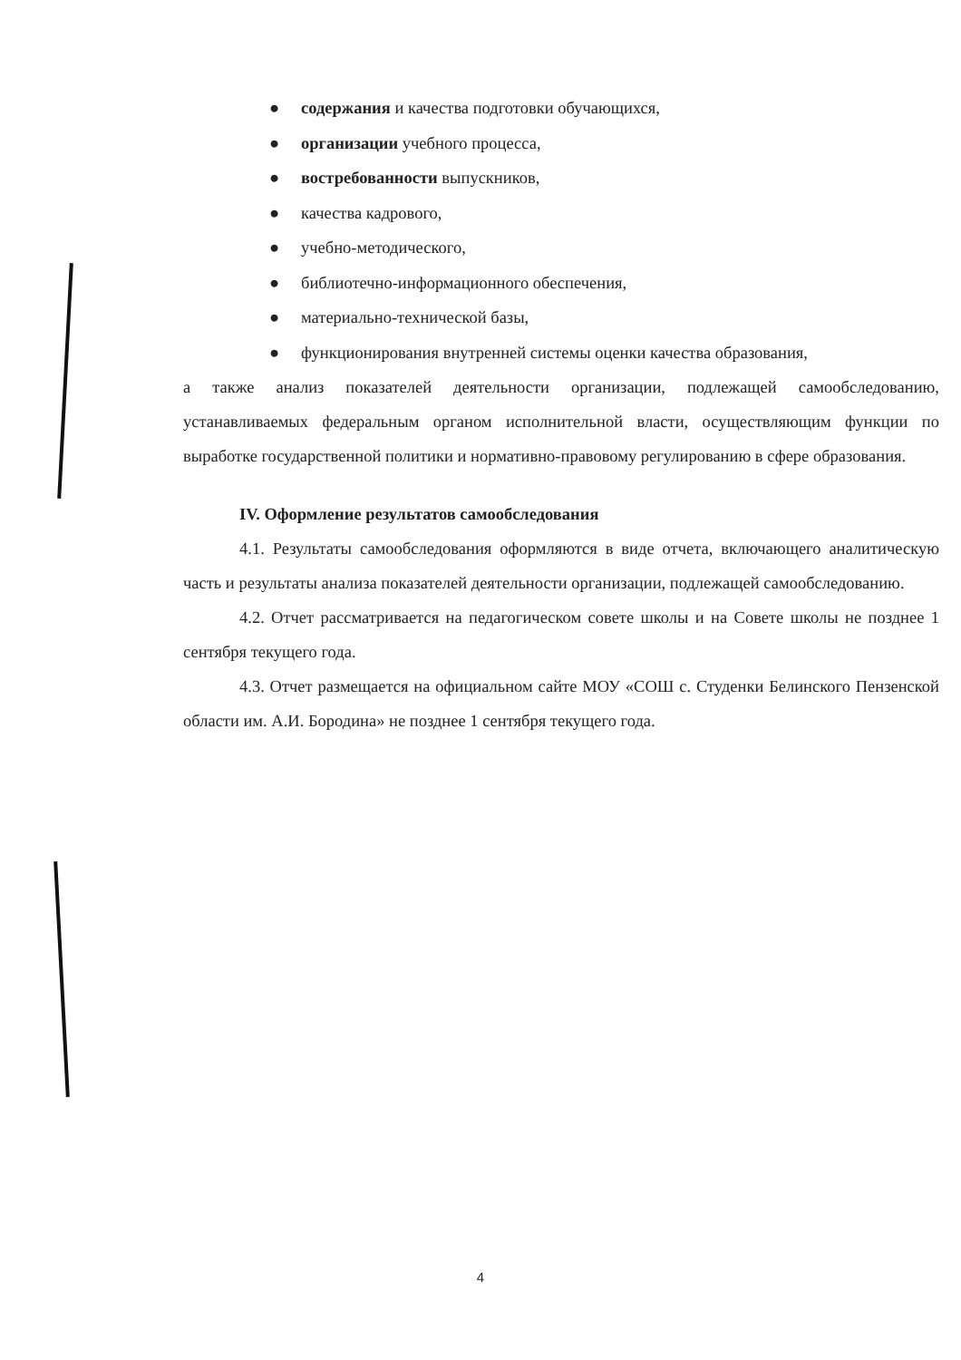● содержания и качества подготовки обучающихся,
● организации учебного процесса,
● востребованности выпускников,
● качества кадрового,
● учебно-методического,
● библиотечно-информационного обеспечения,
● материально-технической базы,
● функционирования внутренней системы оценки качества образования,
а также анализ показателей деятельности организации, подлежащей самообследованию, устанавливаемых федеральным органом исполнительной власти, осуществляющим функции по выработке государственной политики и нормативно-правовому регулированию в сфере образования.
IV. Оформление результатов самообследования
4.1. Результаты самообследования оформляются в виде отчета, включающего аналитическую часть и результаты анализа показателей деятельности организации, подлежащей самообследованию.
4.2. Отчет рассматривается на педагогическом совете школы и на Совете школы не позднее 1 сентября текущего года.
4.3. Отчет размещается на официальном сайте МОУ «СОШ с. Студенки Белинского Пензенской области им. А.И. Бородина» не позднее 1 сентября текущего года.
4